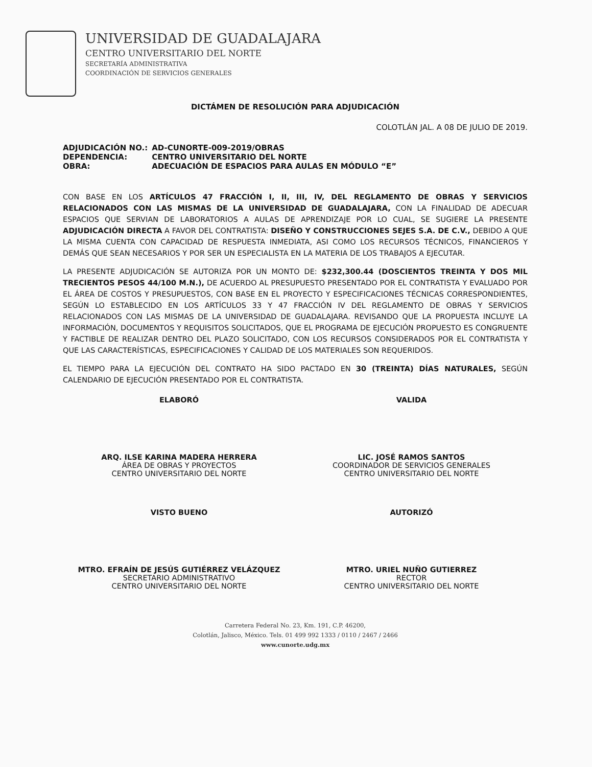UNIVERSIDAD DE GUADALAJARA
CENTRO UNIVERSITARIO DEL NORTE
SECRETARÍA ADMINISTRATIVA
COORDINACIÓN DE SERVICIOS GENERALES
DICTÁMEN DE RESOLUCIÓN PARA ADJUDICACIÓN
COLOTLÁN JAL. A 08 DE JULIO DE 2019.
| ADJUDICACIÓN NO.: | AD-CUNORTE-009-2019/OBRAS |
| DEPENDENCIA: | CENTRO UNIVERSITARIO DEL NORTE |
| OBRA: | ADECUACIÓN DE ESPACIOS PARA AULAS EN MÓDULO “E” |
CON BASE EN LOS ARTÍCULOS 47 FRACCIÓN I, II, III, IV, DEL REGLAMENTO DE OBRAS Y SERVICIOS RELACIONADOS CON LAS MISMAS DE LA UNIVERSIDAD DE GUADALAJARA, CON LA FINALIDAD DE ADECUAR ESPACIOS QUE SERVIAN DE LABORATORIOS A AULAS DE APRENDIZAJE POR LO CUAL, SE SUGIERE LA PRESENTE ADJUDICACIÓN DIRECTA A FAVOR DEL CONTRATISTA: DISEÑO Y CONSTRUCCIONES SEJES S.A. DE C.V., DEBIDO A QUE LA MISMA CUENTA CON CAPACIDAD DE RESPUESTA INMEDIATA, ASI COMO LOS RECURSOS TÉCNICOS, FINANCIEROS Y DEMÁS QUE SEAN NECESARIOS Y POR SER UN ESPECIALISTA EN LA MATERIA DE LOS TRABAJOS A EJECUTAR.
LA PRESENTE ADJUDICACIÓN SE AUTORIZA POR UN MONTO DE: $232,300.44 (DOSCIENTOS TREINTA Y DOS MIL TRECIENTOS PESOS 44/100 M.N.), DE ACUERDO AL PRESUPUESTO PRESENTADO POR EL CONTRATISTA Y EVALUADO POR EL ÁREA DE COSTOS Y PRESUPUESTOS, CON BASE EN EL PROYECTO Y ESPECIFICACIONES TÉCNICAS CORRESPONDIENTES, SEGÚN LO ESTABLECIDO EN LOS ARTÍCULOS 33 Y 47 FRACCIÓN IV DEL REGLAMENTO DE OBRAS Y SERVICIOS RELACIONADOS CON LAS MISMAS DE LA UNIVERSIDAD DE GUADALAJARA. REVISANDO QUE LA PROPUESTA INCLUYE LA INFORMACIÓN, DOCUMENTOS Y REQUISITOS SOLICITADOS, QUE EL PROGRAMA DE EJECUCIÓN PROPUESTO ES CONGRUENTE Y FACTIBLE DE REALIZAR DENTRO DEL PLAZO SOLICITADO, CON LOS RECURSOS CONSIDERADOS POR EL CONTRATISTA Y QUE LAS CARACTERÍSTICAS, ESPECIFICACIONES Y CALIDAD DE LOS MATERIALES SON REQUERIDOS.
EL TIEMPO PARA LA EJECUCIÓN DEL CONTRATO HA SIDO PACTADO EN 30 (TREINTA) DÍAS NATURALES, SEGÚN CALENDARIO DE EJECUCIÓN PRESENTADO POR EL CONTRATISTA.
ELABORÓ
ARQ. ILSE KARINA MADERA HERRERA
ÁREA DE OBRAS Y PROYECTOS
CENTRO UNIVERSITARIO DEL NORTE
VALIDA
LIC. JOSÉ RAMOS SANTOS
COORDINADOR DE SERVICIOS GENERALES
CENTRO UNIVERSITARIO DEL NORTE
VISTO BUENO
MTRO. EFRAÍN DE JESÚS GUTIÉRREZ VELÁZQUEZ
SECRETARIO ADMINISTRATIVO
CENTRO UNIVERSITARIO DEL NORTE
AUTORIZÓ
MTRO. URIEL NUÑO GUTIERREZ
RECTOR
CENTRO UNIVERSITARIO DEL NORTE
Carretera Federal No. 23, Km. 191, C.P. 46200,
Colotlán, Jalisco, México. Tels. 01 499 992 1333 / 0110 / 2467 / 2466
www.cunorte.udg.mx